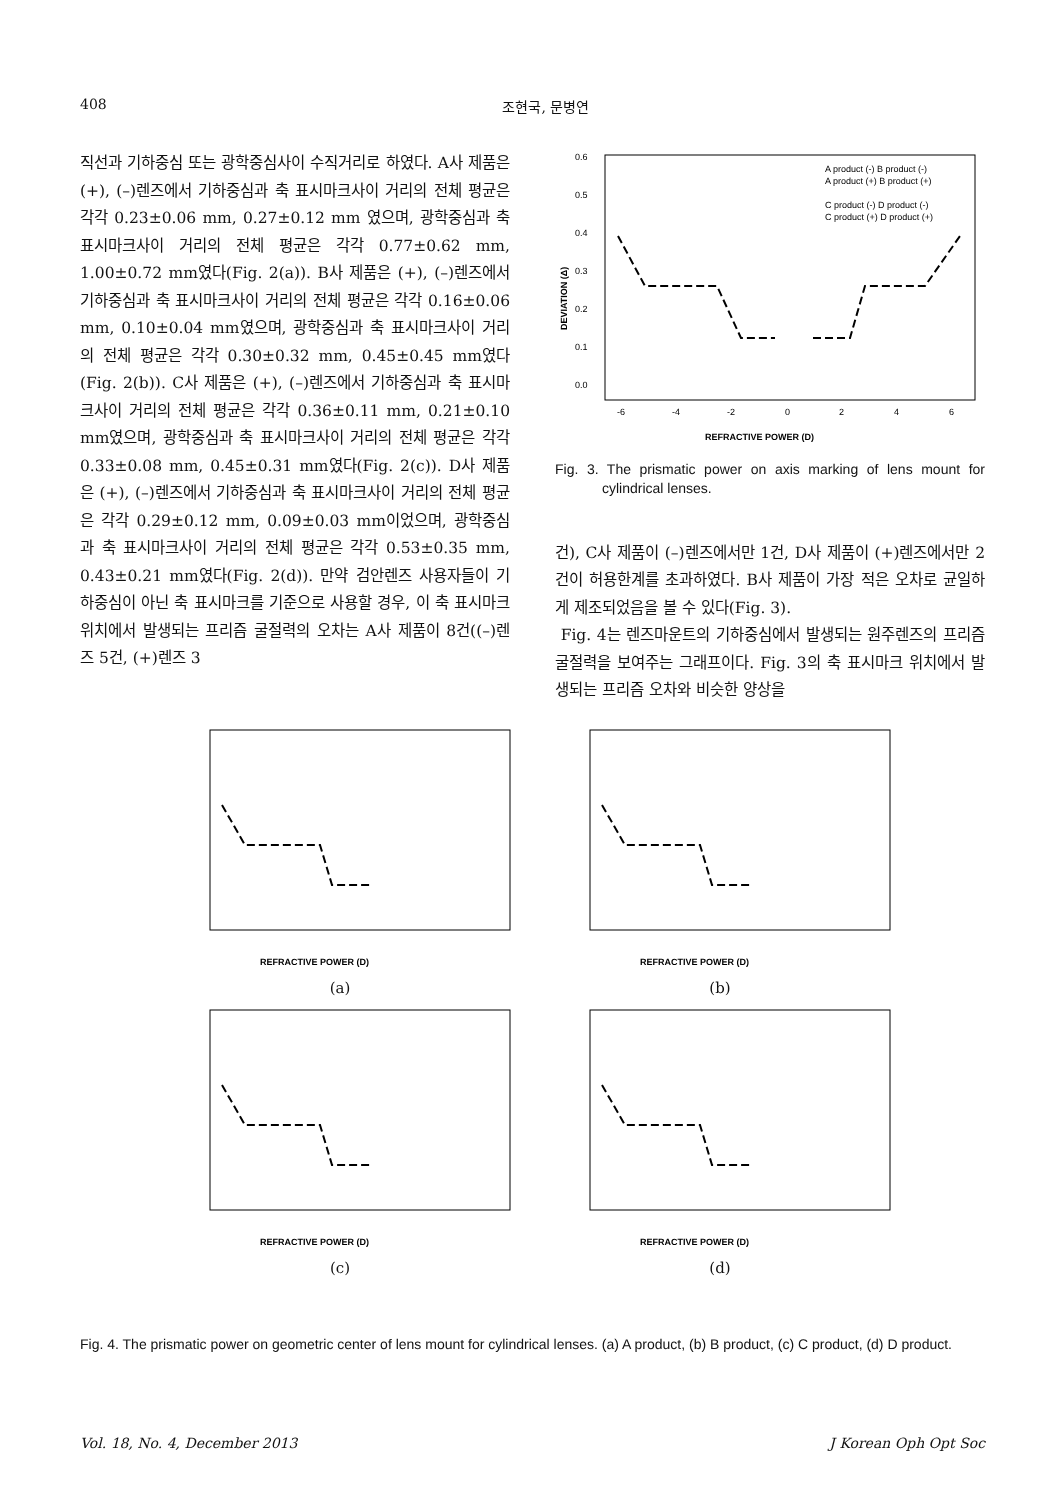408 조현국, 문병연
직선과 기하중심 또는 광학중심사이 수직거리로 하였다. A사 제품은 (+), (–)렌즈에서 기하중심과 축 표시마크사이 거리의 전체 평균은 각각 0.23±0.06 mm, 0.27±0.12 mm 였으며, 광학중심과 축 표시마크사이 거리의 전체 평균은 각각 0.77±0.62 mm, 1.00±0.72 mm였다(Fig. 2(a)). B사 제품은 (+), (–)렌즈에서 기하중심과 축 표시마크사이 거리의 전체 평균은 각각 0.16±0.06 mm, 0.10±0.04 mm였으며, 광학중심과 축 표시마크사이 거리의 전체 평균은 각각 0.30±0.32 mm, 0.45±0.45 mm였다(Fig. 2(b)). C사 제품은 (+), (–)렌즈에서 기하중심과 축 표시마크사이 거리의 전체 평균은 각각 0.36±0.11 mm, 0.21±0.10 mm였으며, 광학중심과 축 표시마크사이 거리의 전체 평균은 각각 0.33±0.08 mm, 0.45±0.31 mm였다(Fig. 2(c)). D사 제품은 (+), (–)렌즈에서 기하중심과 축 표시마크사이 거리의 전체 평균은 각각 0.29±0.12 mm, 0.09±0.03 mm이었으며, 광학중심과 축 표시마크사이 거리의 전체 평균은 각각 0.53±0.35 mm, 0.43±0.21 mm였다(Fig. 2(d)). 만약 검안렌즈 사용자들이 기하중심이 아닌 축 표시마크를 기준으로 사용할 경우, 이 축 표시마크위치에서 발생되는 프리즘 굴절력의 오차는 A사 제품이 8건((–)렌즈 5건, (+)렌즈 3
0.6
0.5
0.4
0.3
0.2
0.1
0.0
-6
-4
-2
0
2
4
6
REFRACTIVE POWER (D)
DEVIATION (Δ)
A product (-) B product (-)
A product (+) B product (+)
C product (-) D product (-)
C product (+) D product (+)
Fig. 3. The prismatic power on axis marking of lens mount for cylindrical lenses.
건), C사 제품이 (–)렌즈에서만 1건, D사 제품이 (+)렌즈에서만 2건이 허용한계를 초과하였다. B사 제품이 가장 적은 오차로 균일하게 제조되었음을 볼 수 있다(Fig. 3).
Fig. 4는 렌즈마운트의 기하중심에서 발생되는 원주렌즈의 프리즘 굴절력을 보여주는 그래프이다. Fig. 3의 축 표시마크 위치에서 발생되는 프리즘 오차와 비슷한 양상을
REFRACTIVE POWER (D)
(a)
REFRACTIVE POWER (D)
(b)
REFRACTIVE POWER (D)
(c)
REFRACTIVE POWER (D)
(d)
Fig. 4. The prismatic power on geometric center of lens mount for cylindrical lenses. (a) A product, (b) B product, (c) C product, (d) D product.
Vol. 18, No. 4, December 2013 J Korean Oph Opt Soc